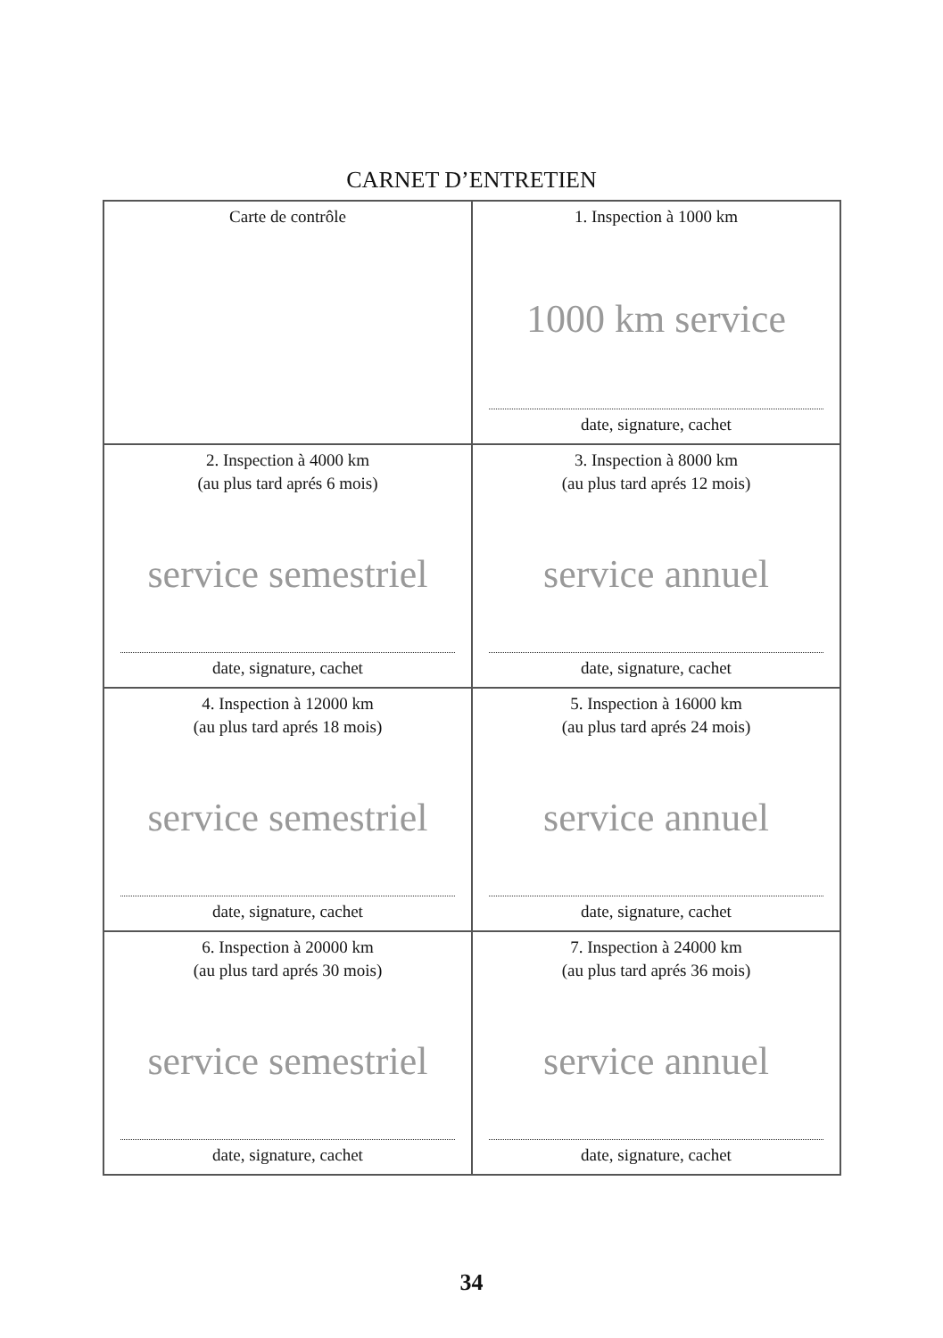CARNET D’ENTRETIEN
| Carte de contrôle | 1. Inspection à 1000 km 1000 km service date, signature, cachet |
| 2. Inspection à 4000 km (au plus tard aprés 6 mois) service semestriel date, signature, cachet | 3. Inspection à 8000 km (au plus tard aprés 12 mois) service annuel date, signature, cachet |
| 4. Inspection à 12000 km (au plus tard aprés 18 mois) service semestriel date, signature, cachet | 5. Inspection à 16000 km (au plus tard aprés 24 mois) service annuel date, signature, cachet |
| 6. Inspection à 20000 km (au plus tard aprés 30 mois) service semestriel date, signature, cachet | 7. Inspection à 24000 km (au plus tard aprés 36 mois) service annuel date, signature, cachet |
34